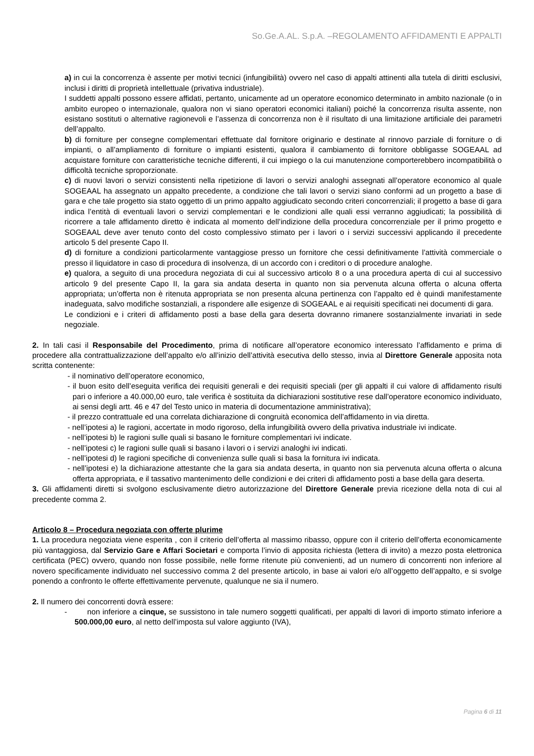So.Ge.A.AL. S.p.A. –REGOLAMENTO AFFIDAMENTI E APPALTI
a) in cui la concorrenza è assente per motivi tecnici (infungibilità) ovvero nel caso di appalti attinenti alla tutela di diritti esclusivi, inclusi i diritti di proprietà intellettuale (privativa industriale).
I suddetti appalti possono essere affidati, pertanto, unicamente ad un operatore economico determinato in ambito nazionale (o in ambito europeo o internazionale, qualora non vi siano operatori economici italiani) poiché la concorrenza risulta assente, non esistano sostituti o alternative ragionevoli e l’assenza di concorrenza non è il risultato di una limitazione artificiale dei parametri dell’appalto.
b) di forniture per consegne complementari effettuate dal fornitore originario e destinate al rinnovo parziale di forniture o di impianti, o all’ampliamento di forniture o impianti esistenti, qualora il cambiamento di fornitore obbligasse SOGEAAL ad acquistare forniture con caratteristiche tecniche differenti, il cui impiego o la cui manutenzione comporterebbero incompatibilità o difficoltà tecniche sproporzionate.
c) di nuovi lavori o servizi consistenti nella ripetizione di lavori o servizi analoghi assegnati all’operatore economico al quale SOGEAAL ha assegnato un appalto precedente, a condizione che tali lavori o servizi siano conformi ad un progetto a base di gara e che tale progetto sia stato oggetto di un primo appalto aggiudicato secondo criteri concorrenziali; il progetto a base di gara indica l’entità di eventuali lavori o servizi complementari e le condizioni alle quali essi verranno aggiudicati; la possibilità di ricorrere a tale affidamento diretto è indicata al momento dell’indizione della procedura concorrenziale per il primo progetto e SOGEAAL deve aver tenuto conto del costo complessivo stimato per i lavori o i servizi successivi applicando il precedente articolo 5 del presente Capo II.
d) di forniture a condizioni particolarmente vantaggiose presso un fornitore che cessi definitivamente l’attività commerciale o presso il liquidatore in caso di procedura di insolvenza, di un accordo con i creditori o di procedure analoghe.
e) qualora, a seguito di una procedura negoziata di cui al successivo articolo 8 o a una procedura aperta di cui al successivo articolo 9 del presente Capo II, la gara sia andata deserta in quanto non sia pervenuta alcuna offerta o alcuna offerta appropriata; un’offerta non è ritenuta appropriata se non presenta alcuna pertinenza con l’appalto ed è quindi manifestamente inadeguata, salvo modifiche sostanziali, a rispondere alle esigenze di SOGEAAL e ai requisiti specificati nei documenti di gara.
Le condizioni e i criteri di affidamento posti a base della gara deserta dovranno rimanere sostanzialmente invariati in sede negoziale.
2. In tali casi il Responsabile del Procedimento, prima di notificare all’operatore economico interessato l’affidamento e prima di procedere alla contrattualizzazione dell’appalto e/o all’inizio dell’attività esecutiva dello stesso, invia al Direttore Generale apposita nota scritta contenente:
- il nominativo dell’operatore economico,
- il buon esito dell’eseguita verifica dei requisiti generali e dei requisiti speciali (per gli appalti il cui valore di affidamento risulti pari o inferiore a 40.000,00 euro, tale verifica è sostituita da dichiarazioni sostitutive rese dall’operatore economico individuato, ai sensi degli artt. 46 e 47 del Testo unico in materia di documentazione amministrativa);
- il prezzo contrattuale ed una correlata dichiarazione di congruità economica dell’affidamento in via diretta.
- nell’ipotesi a) le ragioni, accertate in modo rigoroso, della infungibilità ovvero della privativa industriale ivi indicate.
- nell’ipotesi b) le ragioni sulle quali si basano le forniture complementari ivi indicate.
- nell’ipotesi c) le ragioni sulle quali si basano i lavori o i servizi analoghi ivi indicati.
- nell’ipotesi d) le ragioni specifiche di convenienza sulle quali si basa la fornitura ivi indicata.
- nell’ipotesi e) la dichiarazione attestante che la gara sia andata deserta, in quanto non sia pervenuta alcuna offerta o alcuna offerta appropriata, e il tassativo mantenimento delle condizioni e dei criteri di affidamento posti a base della gara deserta.
3. Gli affidamenti diretti si svolgono esclusivamente dietro autorizzazione del Direttore Generale previa ricezione della nota di cui al precedente comma 2.
Articolo 8 – Procedura negoziata con offerte plurime
1. La procedura negoziata viene esperita , con il criterio dell’offerta al massimo ribasso, oppure con il criterio dell’offerta economicamente più vantaggiosa, dal Servizio Gare e Affari Societari e comporta l’invio di apposita richiesta (lettera di invito) a mezzo posta elettronica certificata (PEC) ovvero, quando non fosse possibile, nelle forme ritenute più convenienti, ad un numero di concorrenti non inferiore al novero specificamente individuato nel successivo comma 2 del presente articolo, in base ai valori e/o all’oggetto dell’appalto, e si svolge ponendo a confronto le offerte effettivamente pervenute, qualunque ne sia il numero.
2. Il numero dei concorrenti dovrà essere:
- non inferiore a cinque, se sussistono in tale numero soggetti qualificati, per appalti di lavori di importo stimato inferiore a 500.000,00 euro, al netto dell’imposta sul valore aggiunto (IVA),
Pagina 6 di 11